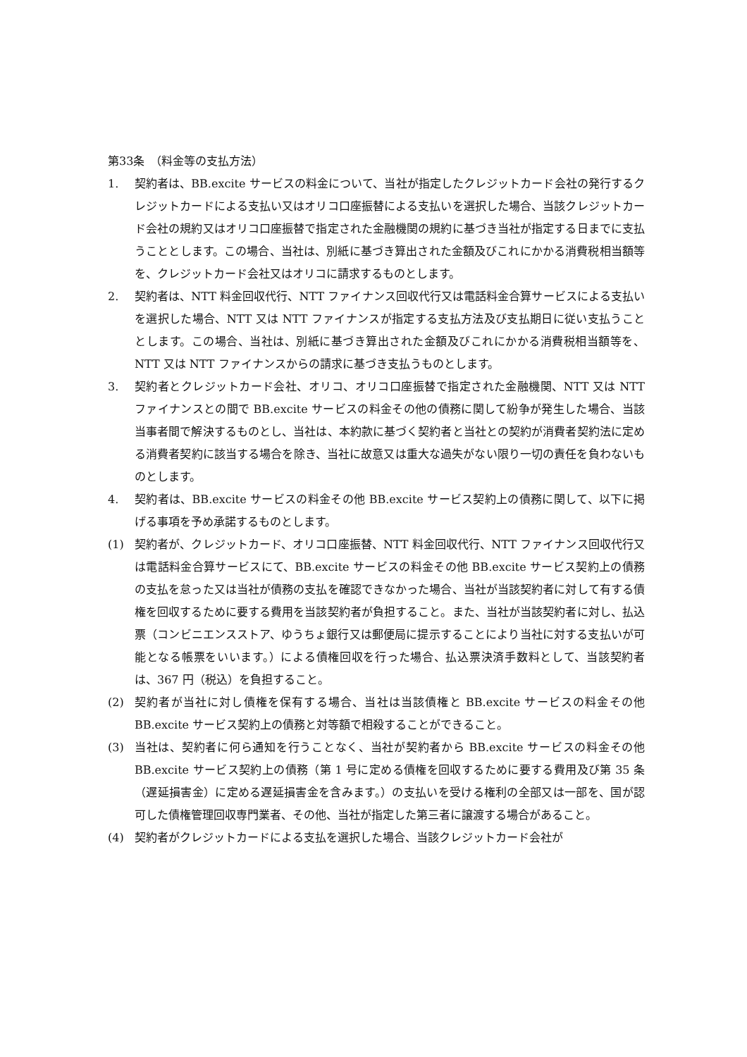第33条　（料金等の支払方法）
1. 契約者は、BB.excite サービスの料金について、当社が指定したクレジットカード会社の発行するクレジットカードによる支払い又はオリコ口座振替による支払いを選択した場合、当該クレジットカード会社の規約又はオリコ口座振替で指定された金融機関の規約に基づき当社が指定する日までに支払うこととします。この場合、当社は、別紙に基づき算出された金額及びこれにかかる消費税相当額等を、クレジットカード会社又はオリコに請求するものとします。
2. 契約者は、NTT 料金回収代行、NTT ファイナンス回収代行又は電話料金合算サービスによる支払いを選択した場合、NTT 又は NTT ファイナンスが指定する支払方法及び支払期日に従い支払うこととします。この場合、当社は、別紙に基づき算出された金額及びこれにかかる消費税相当額等を、NTT 又は NTT ファイナンスからの請求に基づき支払うものとします。
3. 契約者とクレジットカード会社、オリコ、オリコ口座振替で指定された金融機関、NTT 又は NTT ファイナンスとの間で BB.excite サービスの料金その他の債務に関して紛争が発生した場合、当該当事者間で解決するものとし、当社は、本約款に基づく契約者と当社との契約が消費者契約法に定める消費者契約に該当する場合を除き、当社に故意又は重大な過失がない限り一切の責任を負わないものとします。
4. 契約者は、BB.excite サービスの料金その他 BB.excite サービス契約上の債務に関して、以下に掲げる事項を予め承諾するものとします。
(1) 契約者が、クレジットカード、オリコ口座振替、NTT 料金回収代行、NTT ファイナンス回収代行又は電話料金合算サービスにて、BB.excite サービスの料金その他 BB.excite サービス契約上の債務の支払を怠った又は当社が債務の支払を確認できなかった場合、当社が当該契約者に対して有する債権を回収するために要する費用を当該契約者が負担すること。また、当社が当該契約者に対し、払込票（コンビニエンスストア、ゆうちょ銀行又は郵便局に提示することにより当社に対する支払いが可能となる帳票をいいます。）による債権回収を行った場合、払込票決済手数料として、当該契約者は、367 円（税込）を負担すること。
(2) 契約者が当社に対し債権を保有する場合、当社は当該債権と BB.excite サービスの料金その他 BB.excite サービス契約上の債務と対等額で相殺することができること。
(3) 当社は、契約者に何ら通知を行うことなく、当社が契約者から BB.excite サービスの料金その他 BB.excite サービス契約上の債務（第 1 号に定める債権を回収するために要する費用及び第 35 条（遅延損害金）に定める遅延損害金を含みます。）の支払いを受ける権利の全部又は一部を、国が認可した債権管理回収専門業者、その他、当社が指定した第三者に譲渡する場合があること。
(4) 契約者がクレジットカードによる支払を選択した場合、当該クレジットカード会社が